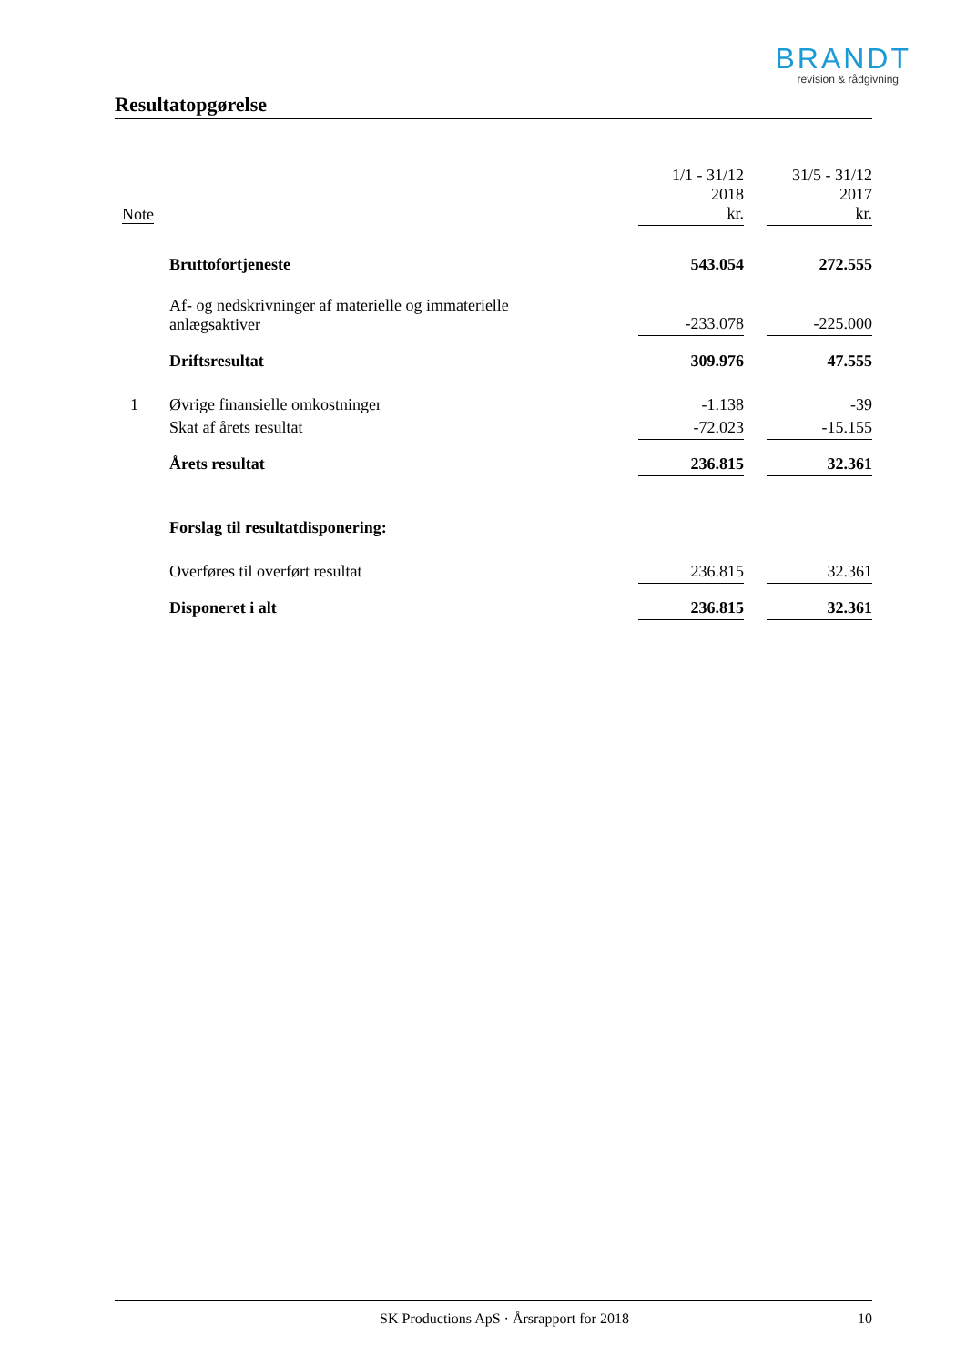BRANDT
revision & rådgivning
Resultatopgørelse
| Note | | 1/1 - 31/12 2018 kr. | | 31/5 - 31/12 2017 kr. |
| --- | --- | --- | --- | --- |
| | Bruttofortjeneste | 543.054 | | 272.555 |
| | Af- og nedskrivninger af materielle og immaterielle anlægsaktiver | -233.078 | | -225.000 |
| | Driftsresultat | 309.976 | | 47.555 |
| 1 | Øvrige finansielle omkostninger | -1.138 | | -39 |
| | Skat af årets resultat | -72.023 | | -15.155 |
| | Årets resultat | 236.815 | | 32.361 |
| | Forslag til resultatdisponering: | | | |
| | Overføres til overført resultat | 236.815 | | 32.361 |
| | Disponeret i alt | 236.815 | | 32.361 |
SK Productions ApS · Årsrapport for 2018
10